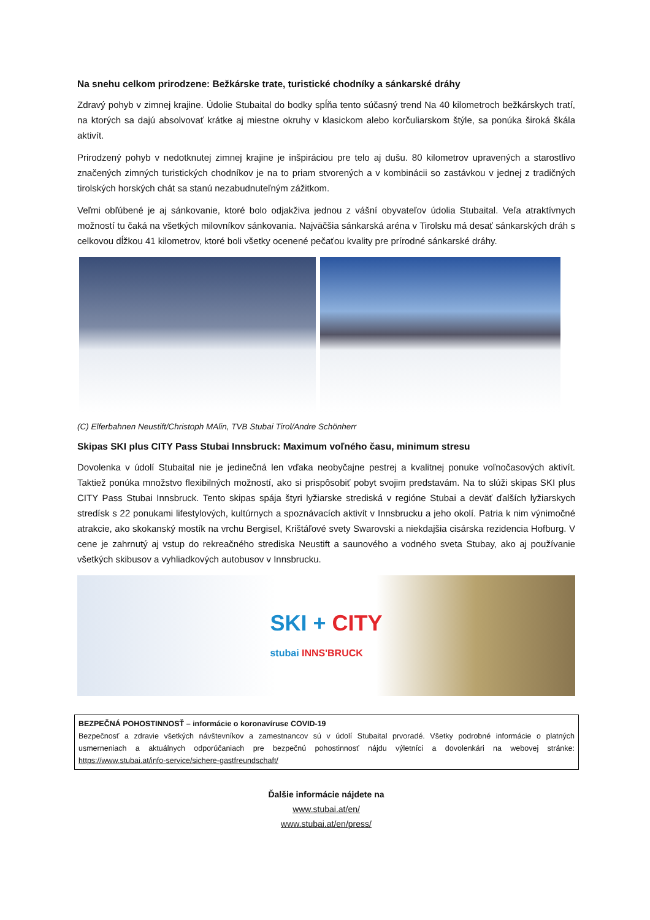Na snehu celkom prirodzene: Bežkárske trate, turistické chodníky a sánkarské dráhy
Zdravý pohyb v zimnej krajine. Údolie Stubaital do bodky spĺňa tento súčasný trend Na 40 kilometroch bežkárskych tratí, na ktorých sa dajú absolvovať krátke aj miestne okruhy v klasickom alebo korčuliarskom štýle, sa ponúka široká škála aktivít.
Prirodzený pohyb v nedotknutej zimnej krajine je inšpiráciou pre telo aj dušu. 80 kilometrov upravených a starostlivo značených zimných turistických chodníkov je na to priam stvorených a v kombinácii so zastávkou v jednej z tradičných tirolských horských chát sa stanú nezabudnuteľným zážitkom.
Veľmi obľúbené je aj sánkovanie, ktoré bolo odjakživa jednou z vášní obyvateľov údolia Stubaital. Veľa atraktívnych možností tu čaká na všetkých milovníkov sánkovania. Najväčšia sánkarská aréna v Tirolsku má desať sánkarských dráh s celkovou dĺžkou 41 kilometrov, ktoré boli všetky ocenené pečaťou kvality pre prírodné sánkarské dráhy.
(C) Elferbahnen Neustift/Christoph MAlin, TVB Stubai Tirol/Andre Schönherr
Skipas SKI plus CITY Pass Stubai Innsbruck: Maximum voľného času, minimum stresu
Dovolenka v údolí Stubaital nie je jedinečná len vďaka neobyčajne pestrej a kvalitnej ponuke voľnočasových aktivít. Taktiež ponúka množstvo flexibilných možností, ako si prispôsobiť pobyt svojim predstavám. Na to slúži skipas SKI plus CITY Pass Stubai Innsbruck. Tento skipas spája štyri lyžiarske strediská v regióne Stubai a deväť ďalších lyžiarskych stredísk s 22 ponukami lifestylových, kultúrnych a spoznávacích aktivít v Innsbrucku a jeho okolí. Patria k nim výnimočné atrakcie, ako skokanský mostík na vrchu Bergisel, Krištáľové svety Swarovski a niekdajšia cisárska rezidencia Hofburg. V cene je zahrnutý aj vstup do rekreačného strediska Neustift a saunového a vodného sveta Stubay, ako aj používanie všetkých skibusov a vyhliadkových autobusov v Innsbrucku.
SKI + CITY
stubai INNS'BRUCK
BEZPEČNÁ POHOSTINNOSŤ – informácie o koronavíruse COVID-19
Bezpečnosť a zdravie všetkých návštevníkov a zamestnancov sú v údolí Stubaital prvoradé. Všetky podrobné informácie o platných usmerneniach a aktuálnych odporúčaniach pre bezpečnú pohostinnosť nájdu výletníci a dovolenkári na webovej stránke: https://www.stubai.at/info-service/sichere-gastfreundschaft/
Ďalšie informácie nájdete na
www.stubai.at/en/
www.stubai.at/en/press/